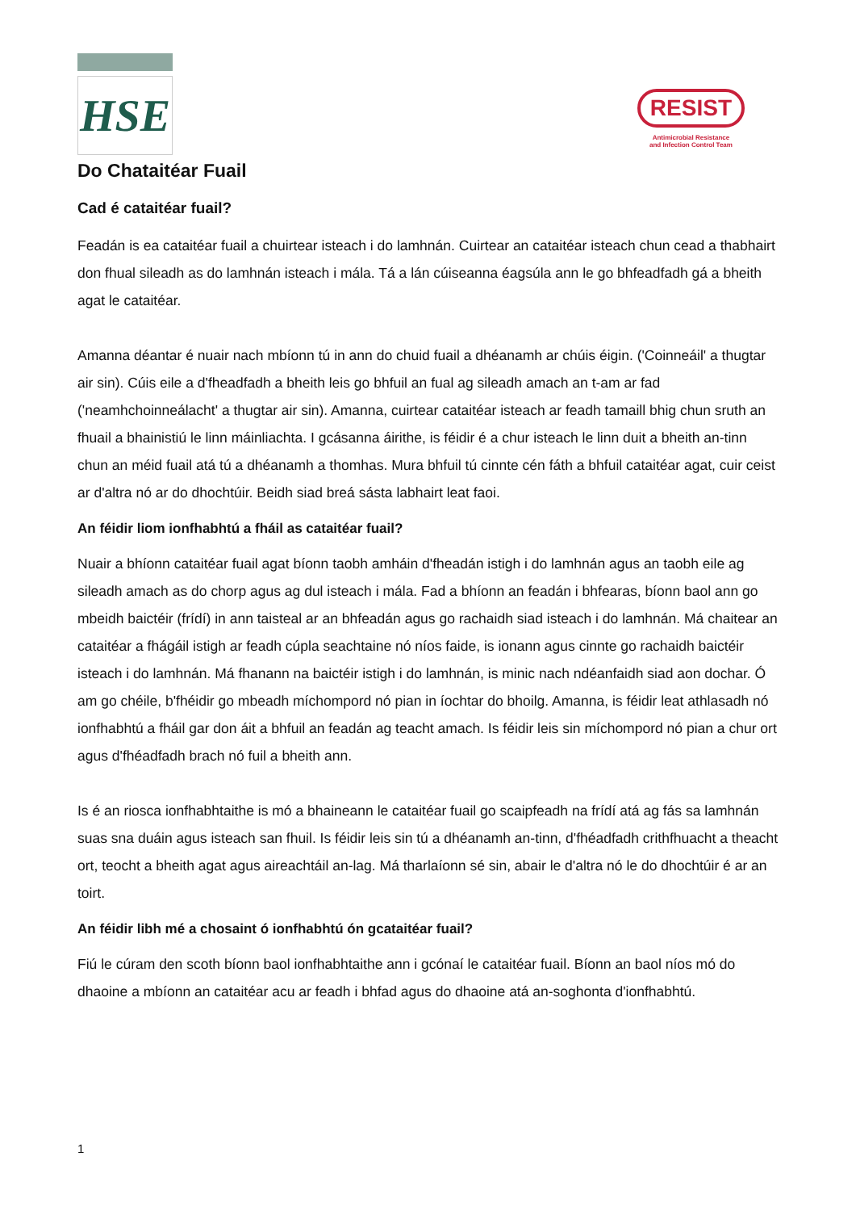HSE
RESIST
Antimicrobial Resistance
and Infection Control Team
Do Chataitéar Fuail
Cad é cataitéar fuail?
Feadán is ea cataitéar fuail a chuirtear isteach i do lamhnán. Cuirtear an cataitéar isteach chun cead a thabhairt don fhual sileadh as do lamhnán isteach i mála. Tá a lán cúiseanna éagsúla ann le go bhfeadfadh gá a bheith agat le cataitéar.
Amanna déantar é nuair nach mbíonn tú in ann do chuid fuail a dhéanamh ar chúis éigin. ('Coinneáil' a thugtar air sin). Cúis eile a d'fheadfadh a bheith leis go bhfuil an fual ag sileadh amach an t-am ar fad ('neamhchoinneálacht' a thugtar air sin). Amanna, cuirtear cataitéar isteach ar feadh tamaill bhig chun sruth an fhuail a bhainistiú le linn máinliachta. I gcásanna áirithe, is féidir é a chur isteach le linn duit a bheith an-tinn chun an méid fuail atá tú a dhéanamh a thomhas. Mura bhfuil tú cinnte cén fáth a bhfuil cataitéar agat, cuir ceist ar d'altra nó ar do dhochtúir. Beidh siad breá sásta labhairt leat faoi.
An féidir liom ionfhabhtú a fháil as cataitéar fuail?
Nuair a bhíonn cataitéar fuail agat bíonn taobh amháin d'fheadán istigh i do lamhnán agus an taobh eile ag sileadh amach as do chorp agus ag dul isteach i mála. Fad a bhíonn an feadán i bhfearas, bíonn baol ann go mbeidh baictéir (frídí) in ann taisteal ar an bhfeadán agus go rachaidh siad isteach i do lamhnán. Má chaitear an cataitéar a fhágáil istigh ar feadh cúpla seachtaine nó níos faide, is ionann agus cinnte go rachaidh baictéir isteach i do lamhnán. Má fhanann na baictéir istigh i do lamhnán, is minic nach ndéanfaidh siad aon dochar. Ó am go chéile, b'fhéidir go mbeadh míchompord nó pian in íochtar do bhoilg. Amanna, is féidir leat athlasadh nó ionfhabhtú a fháil gar don áit a bhfuil an feadán ag teacht amach. Is féidir leis sin míchompord nó pian a chur ort agus d'fhéadfadh brach nó fuil a bheith ann.
Is é an riosca ionfhabhtaithe is mó a bhaineann le cataitéar fuail go scaipfeadh na frídí atá ag fás sa lamhnán suas sna duáin agus isteach san fhuil. Is féidir leis sin tú a dhéanamh an-tinn, d'fhéadfadh crithfhuacht a theacht ort, teocht a bheith agat agus aireachtáil an-lag. Má tharlaíonn sé sin, abair le d'altra nó le do dhochtúir é ar an toirt.
An féidir libh mé a chosaint ó ionfhabhtú ón gcataitéar fuail?
Fiú le cúram den scoth bíonn baol ionfhabhtaithe ann i gcónaí le cataitéar fuail. Bíonn an baol níos mó do dhaoine a mbíonn an cataitéar acu ar feadh i bhfad agus do dhaoine atá an-soghonta d'ionfhabhtú.
1